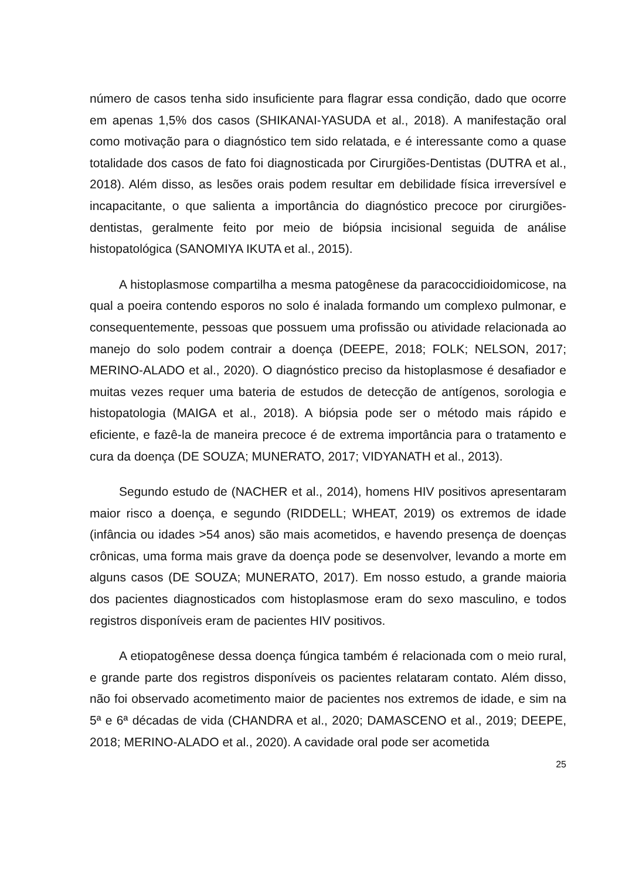número de casos tenha sido insuficiente para flagrar essa condição, dado que ocorre em apenas 1,5% dos casos (SHIKANAI-YASUDA et al., 2018). A manifestação oral como motivação para o diagnóstico tem sido relatada, e é interessante como a quase totalidade dos casos de fato foi diagnosticada por Cirurgiões-Dentistas (DUTRA et al., 2018). Além disso, as lesões orais podem resultar em debilidade física irreversível e incapacitante, o que salienta a importância do diagnóstico precoce por cirurgiões-dentistas, geralmente feito por meio de biópsia incisional seguida de análise histopatológica (SANOMIYA IKUTA et al., 2015).
A histoplasmose compartilha a mesma patogênese da paracoccidioidomicose, na qual a poeira contendo esporos no solo é inalada formando um complexo pulmonar, e consequentemente, pessoas que possuem uma profissão ou atividade relacionada ao manejo do solo podem contrair a doença (DEEPE, 2018; FOLK; NELSON, 2017; MERINO-ALADO et al., 2020). O diagnóstico preciso da histoplasmose é desafiador e muitas vezes requer uma bateria de estudos de detecção de antígenos, sorologia e histopatologia (MAIGA et al., 2018). A biópsia pode ser o método mais rápido e eficiente, e fazê-la de maneira precoce é de extrema importância para o tratamento e cura da doença (DE SOUZA; MUNERATO, 2017; VIDYANATH et al., 2013).
Segundo estudo de (NACHER et al., 2014), homens HIV positivos apresentaram maior risco a doença, e segundo (RIDDELL; WHEAT, 2019) os extremos de idade (infância ou idades >54 anos) são mais acometidos, e havendo presença de doenças crônicas, uma forma mais grave da doença pode se desenvolver, levando a morte em alguns casos (DE SOUZA; MUNERATO, 2017). Em nosso estudo, a grande maioria dos pacientes diagnosticados com histoplasmose eram do sexo masculino, e todos registros disponíveis eram de pacientes HIV positivos.
A etiopatogênese dessa doença fúngica também é relacionada com o meio rural, e grande parte dos registros disponíveis os pacientes relataram contato. Além disso, não foi observado acometimento maior de pacientes nos extremos de idade, e sim na 5ª e 6ª décadas de vida (CHANDRA et al., 2020; DAMASCENO et al., 2019; DEEPE, 2018; MERINO-ALADO et al., 2020). A cavidade oral pode ser acometida
25